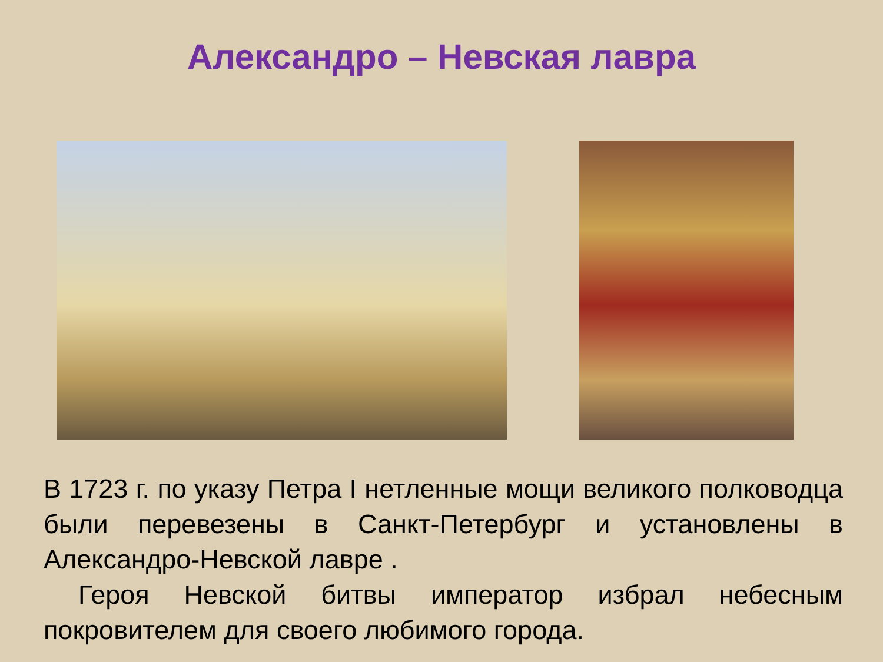Александро – Невская лавра
В 1723 г. по указу Петра I нетленные мощи великого полководца были перевезены в Санкт-Петербург и установлены в Александро-Невской лавре .
Героя Невской битвы император избрал небесным покровителем для своего любимого города.